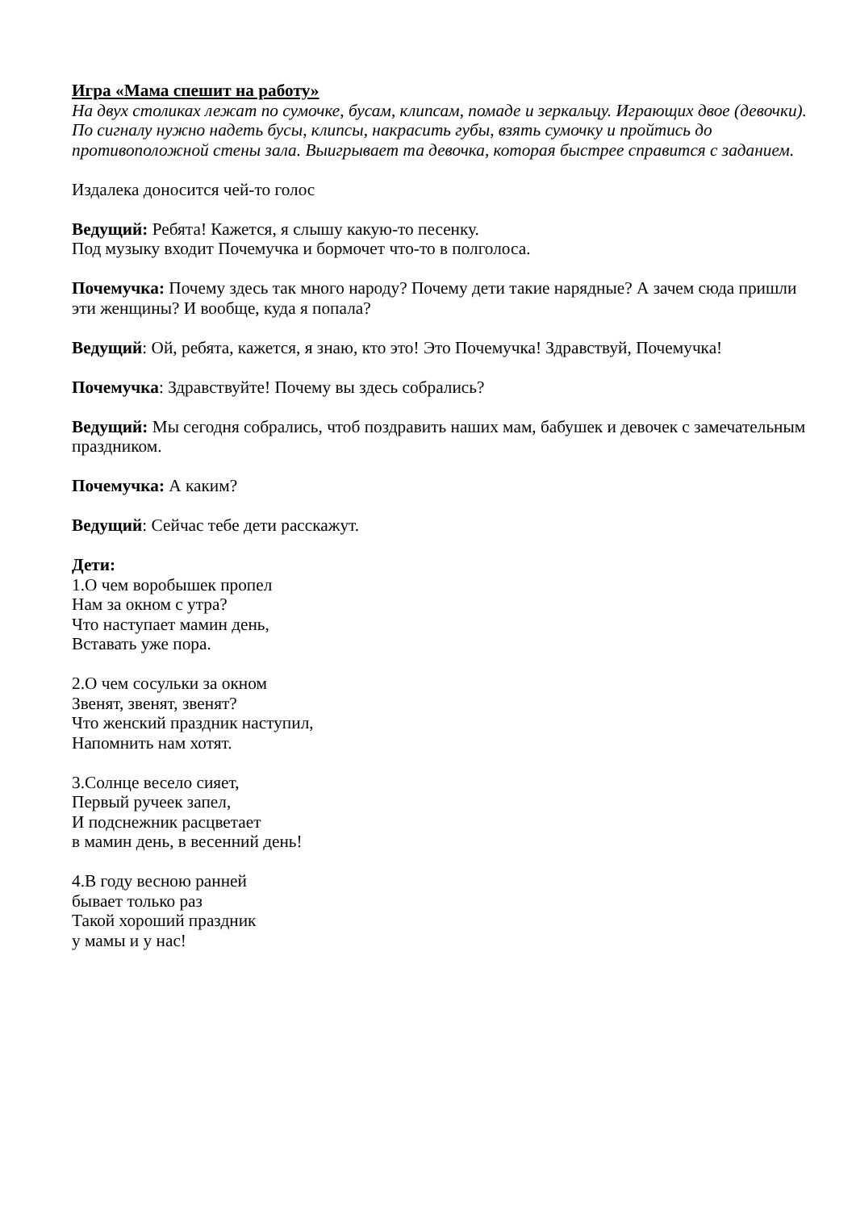Игра «Мама спешит на работу»
На двух столиках лежат по сумочке, бусам, клипсам, помаде и зеркальцу. Играющих двое (девочки). По сигналу нужно надеть бусы, клипсы, накрасить губы, взять сумочку и пройтись до противоположной стены зала. Выигрывает та девочка, которая быстрее справится с заданием.
Издалека доносится чей-то голос
Ведущий: Ребята! Кажется, я слышу какую-то песенку.
Под музыку входит Почемучка и бормочет что-то в полголоса.
Почемучка: Почему здесь так много народу? Почему дети такие нарядные? А зачем сюда пришли эти женщины? И вообще, куда я попала?
Ведущий: Ой, ребята, кажется, я знаю, кто это! Это Почемучка! Здравствуй, Почемучка!
Почемучка: Здравствуйте! Почему вы здесь собрались?
Ведущий: Мы сегодня собрались, чтоб поздравить наших мам, бабушек и девочек с замечательным праздником.
Почемучка: А каким?
Ведущий: Сейчас тебе дети расскажут.
Дети:
1.О чем воробышек пропел
Нам за окном с утра?
Что наступает мамин день,
Вставать уже пора.
2.О чем сосульки за окном
Звенят, звенят, звенят?
Что женский праздник наступил,
Напомнить нам хотят.
3.Солнце весело сияет,
Первый ручеек запел,
И подснежник расцветает
в мамин день, в весенний день!
4.В году весною ранней
бывает только раз
Такой хороший праздник
у мамы и у нас!